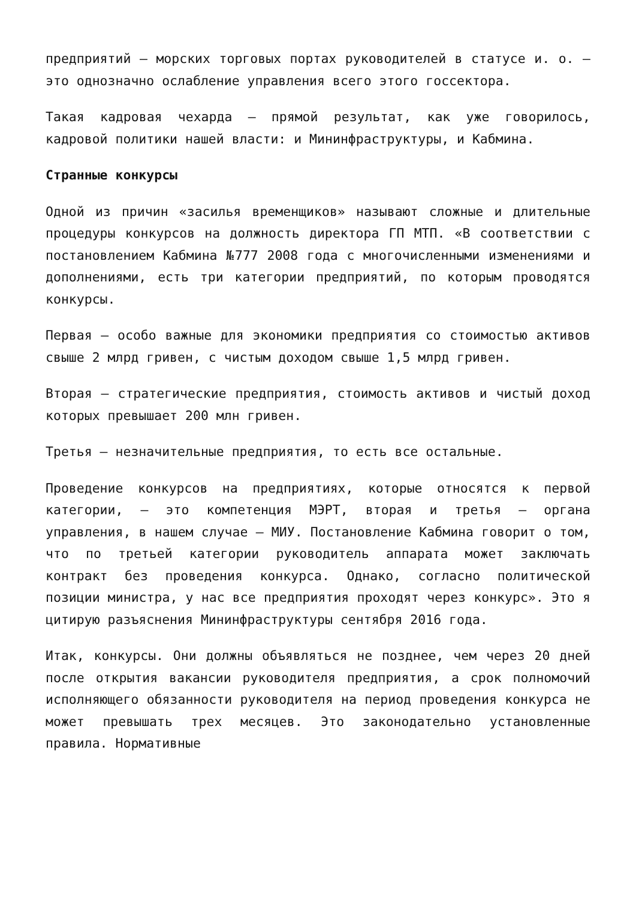предприятий – морских торговых портах руководителей в статусе и. о. – это однозначно ослабление управления всего этого госсектора.
Такая кадровая чехарда – прямой результат, как уже говорилось, кадровой политики нашей власти: и Мининфраструктуры, и Кабмина.
Странные конкурсы
Одной из причин «засилья временщиков» называют сложные и длительные процедуры конкурсов на должность директора ГП МТП. «В соответствии с постановлением Кабмина №777 2008 года с многочисленными изменениями и дополнениями, есть три категории предприятий, по которым проводятся конкурсы.
Первая – особо важные для экономики предприятия со стоимостью активов свыше 2 млрд гривен, с чистым доходом свыше 1,5 млрд гривен.
Вторая – стратегические предприятия, стоимость активов и чистый доход которых превышает 200 млн гривен.
Третья – незначительные предприятия, то есть все остальные.
Проведение конкурсов на предприятиях, которые относятся к первой категории, – это компетенция МЭРТ, вторая и третья – органа управления, в нашем случае – МИУ. Постановление Кабмина говорит о том, что по третьей категории руководитель аппарата может заключать контракт без проведения конкурса. Однако, согласно политической позиции министра, у нас все предприятия проходят через конкурс». Это я цитирую разъяснения Мининфраструктуры сентября 2016 года.
Итак, конкурсы. Они должны объявляться не позднее, чем через 20 дней после открытия вакансии руководителя предприятия, а срок полномочий исполняющего обязанности руководителя на период проведения конкурса не может превышать трех месяцев. Это законодательно установленные правила. Нормативные